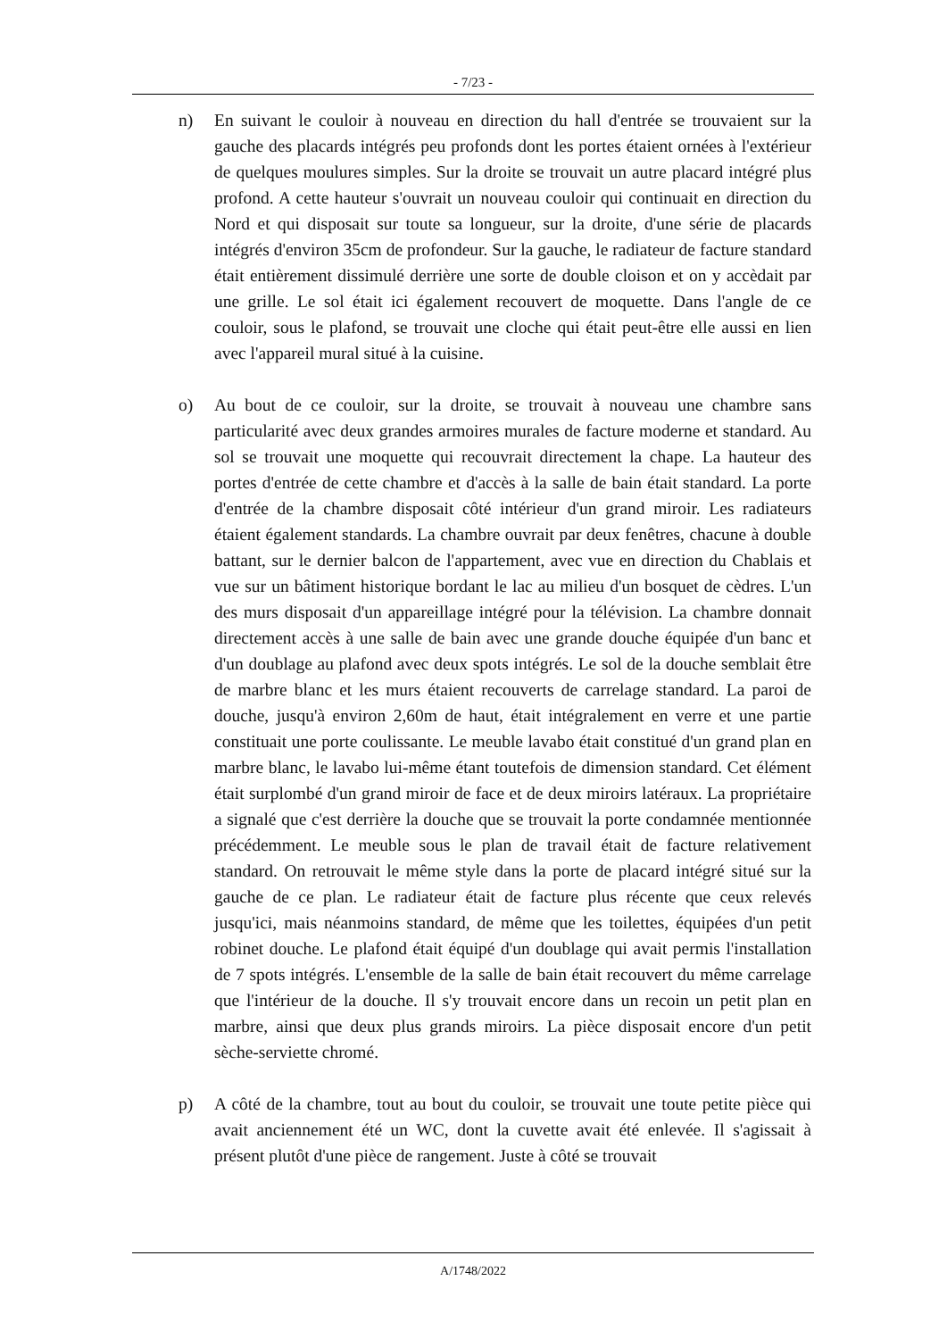- 7/23 -
n) En suivant le couloir à nouveau en direction du hall d'entrée se trouvaient sur la gauche des placards intégrés peu profonds dont les portes étaient ornées à l'extérieur de quelques moulures simples. Sur la droite se trouvait un autre placard intégré plus profond. A cette hauteur s'ouvrait un nouveau couloir qui continuait en direction du Nord et qui disposait sur toute sa longueur, sur la droite, d'une série de placards intégrés d'environ 35cm de profondeur. Sur la gauche, le radiateur de facture standard était entièrement dissimulé derrière une sorte de double cloison et on y accèdait par une grille. Le sol était ici également recouvert de moquette. Dans l'angle de ce couloir, sous le plafond, se trouvait une cloche qui était peut-être elle aussi en lien avec l'appareil mural situé à la cuisine.
o) Au bout de ce couloir, sur la droite, se trouvait à nouveau une chambre sans particularité avec deux grandes armoires murales de facture moderne et standard. Au sol se trouvait une moquette qui recouvrait directement la chape. La hauteur des portes d'entrée de cette chambre et d'accès à la salle de bain était standard. La porte d'entrée de la chambre disposait côté intérieur d'un grand miroir. Les radiateurs étaient également standards. La chambre ouvrait par deux fenêtres, chacune à double battant, sur le dernier balcon de l'appartement, avec vue en direction du Chablais et vue sur un bâtiment historique bordant le lac au milieu d'un bosquet de cèdres. L'un des murs disposait d'un appareillage intégré pour la télévision. La chambre donnait directement accès à une salle de bain avec une grande douche équipée d'un banc et d'un doublage au plafond avec deux spots intégrés. Le sol de la douche semblait être de marbre blanc et les murs étaient recouverts de carrelage standard. La paroi de douche, jusqu'à environ 2,60m de haut, était intégralement en verre et une partie constituait une porte coulissante. Le meuble lavabo était constitué d'un grand plan en marbre blanc, le lavabo lui-même étant toutefois de dimension standard. Cet élément était surplombé d'un grand miroir de face et de deux miroirs latéraux. La propriétaire a signalé que c'est derrière la douche que se trouvait la porte condamnée mentionnée précédemment. Le meuble sous le plan de travail était de facture relativement standard. On retrouvait le même style dans la porte de placard intégré situé sur la gauche de ce plan. Le radiateur était de facture plus récente que ceux relevés jusqu'ici, mais néanmoins standard, de même que les toilettes, équipées d'un petit robinet douche. Le plafond était équipé d'un doublage qui avait permis l'installation de 7 spots intégrés. L'ensemble de la salle de bain était recouvert du même carrelage que l'intérieur de la douche. Il s'y trouvait encore dans un recoin un petit plan en marbre, ainsi que deux plus grands miroirs. La pièce disposait encore d'un petit sèche-serviette chromé.
p) A côté de la chambre, tout au bout du couloir, se trouvait une toute petite pièce qui avait anciennement été un WC, dont la cuvette avait été enlevée. Il s'agissait à présent plutôt d'une pièce de rangement. Juste à côté se trouvait
A/1748/2022